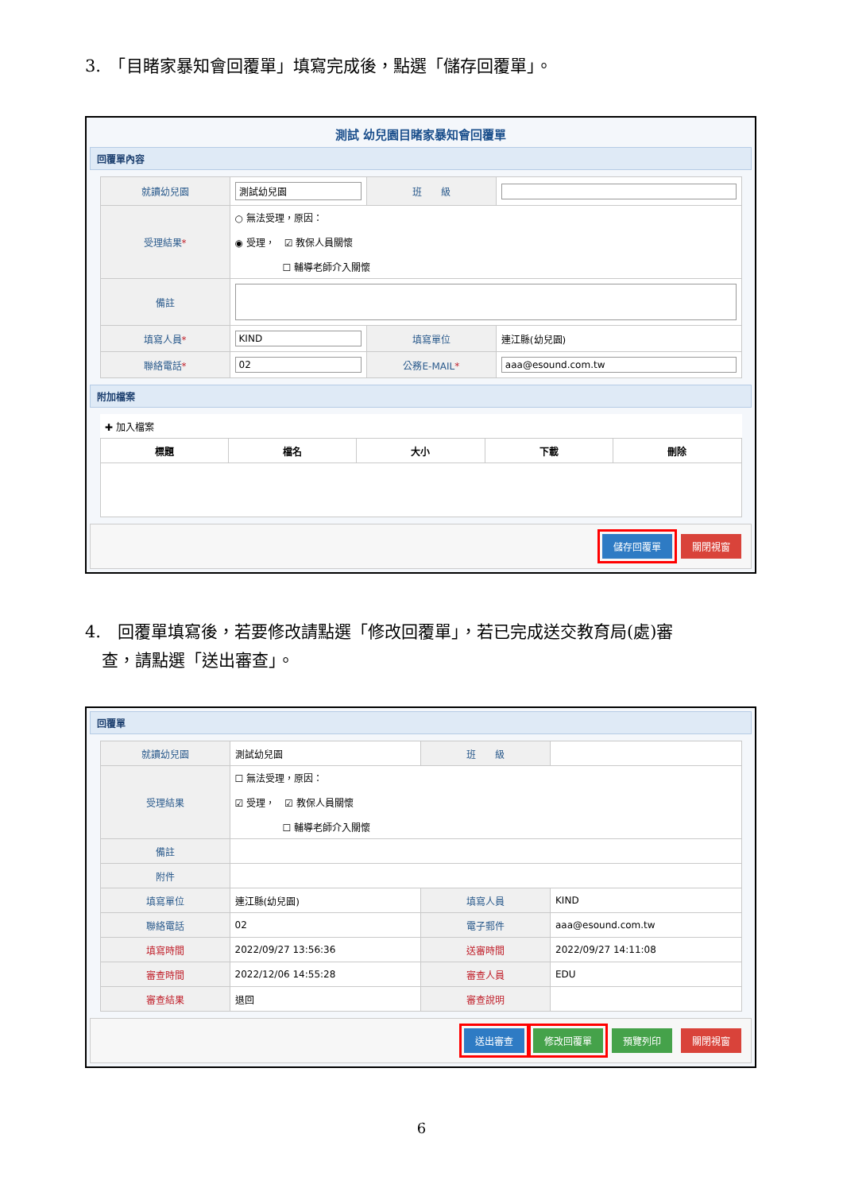3.　「目睹家暴知會回覆單」填寫完成後，點選「儲存回覆單」。
測試 幼兒園目睹家暴知會回覆單
回覆單內容
| 就讀幼兒園 | 測試幼兒園 | 班 級 | |
| 受理結果 * | ○ 無法受理，原因： ◉ 受理， ☑ 教保人員關懷 ☐ 輔導老師介入關懷 | | |
| 備註 | | | |
| 填寫人員 * | KIND | 填寫單位 | 連江縣(幼兒園) |
| 聯絡電話 * | 02 | 公務E-MAIL * | aaa@esound.com.tw |
附加檔案
| ✚ 加入檔案 | | | | |
| 標題 | 檔名 | 大小 | 下載 | 刪除 |
儲存回覆單 關閉視窗
4.　回覆單填寫後，若要修改請點選「修改回覆單」，若已完成送交教育局(處)審
　查，請點選「送出審查」。
回覆單
| 就讀幼兒園 | 測試幼兒園 | 班 級 | |
| 受理結果 | ☐ 無法受理，原因： ☑ 受理， ☑ 教保人員關懷 ☐ 輔導老師介入關懷 | | |
| 備註 | | | |
| 附件 | | | |
| 填寫單位 | 連江縣(幼兒園) | 填寫人員 | KIND |
| 聯絡電話 | 02 | 電子郵件 | aaa@esound.com.tw |
| 填寫時間 | 2022/09/27 13:56:36 | 送審時間 | 2022/09/27 14:11:08 |
| 審查時間 | 2022/12/06 14:55:28 | 審查人員 | EDU |
| 審查結果 | 退回 | 審查說明 | |
送出審查 修改回覆單 預覽列印 關閉視窗
6